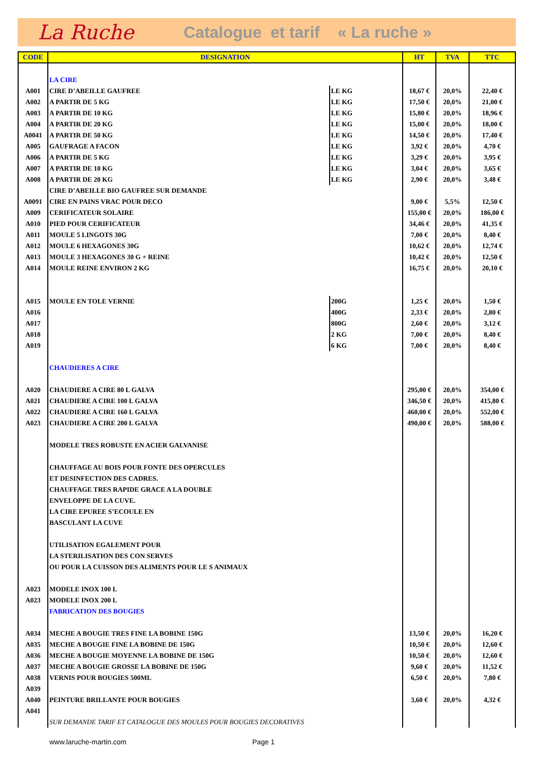La Ruche
Catalogue et tarif « La ruche »
| CODE | DESIGNATION | | HT | TVA | TTC |
| --- | --- | --- | --- | --- | --- |
| | LA CIRE | | | | |
| A001 | CIRE D’ABEILLE GAUFREE | LE KG | 18,67 € | 20,0% | 22,40 € |
| A002 | A PARTIR DE 5 KG | LE KG | 17,50 € | 20,0% | 21,00 € |
| A003 | A PARTIR DE 10 KG | LE KG | 15,80 € | 20,0% | 18,96 € |
| A004 | A PARTIR DE 20 KG | LE KG | 15,00 € | 20,0% | 18,00 € |
| A0041 | A PARTIR DE 50 KG | LE KG | 14,50 € | 20,0% | 17,40 € |
| A005 | GAUFRAGE A FACON | LE KG | 3,92 € | 20,0% | 4,70 € |
| A006 | A PARTIR DE 5 KG | LE KG | 3,29 € | 20,0% | 3,95 € |
| A007 | A PARTIR DE 10 KG | LE KG | 3,04 € | 20,0% | 3,65 € |
| A008 | A PARTIR DE 20 KG | LE KG | 2,90 € | 20,0% | 3,48 € |
| | CIRE D’ABEILLE BIO GAUFREE SUR DEMANDE | | | | |
| A0091 | CIRE EN PAINS VRAC POUR DECO | | 9,00 € | 5,5% | 12,50 € |
| A009 | CERIFICATEUR SOLAIRE | | 155,00 € | 20,0% | 186,00 € |
| A010 | PIED POUR CERIFICATEUR | | 34,46 € | 20,0% | 41,35 € |
| A011 | MOULE 5 LINGOTS 30G | | 7,00 € | 20,0% | 8,40 € |
| A012 | MOULE 6 HEXAGONES 30G | | 10,62 € | 20,0% | 12,74 € |
| A013 | MOULE 3 HEXAGONES 30 G + REINE | | 10,42 € | 20,0% | 12,50 € |
| A014 | MOULE REINE ENVIRON 2 KG | | 16,75 € | 20,0% | 20,10 € |
| A015 | MOULE EN TOLE VERNIE | 200G | 1,25 € | 20,0% | 1,50 € |
| A016 | | 400G | 2,33 € | 20,0% | 2,80 € |
| A017 | | 800G | 2,60 € | 20,0% | 3,12 € |
| A018 | | 2 KG | 7,00 € | 20,0% | 8,40 € |
| A019 | | 6 KG | 7,00 € | 20,0% | 8,40 € |
| | CHAUDIERES A CIRE | | | | |
| A020 | CHAUDIERE A CIRE 80 L GALVA | | 295,00 € | 20,0% | 354,00 € |
| A021 | CHAUDIERE A CIRE 100 L GALVA | | 346,50 € | 20,0% | 415,80 € |
| A022 | CHAUDIERE A CIRE 160 L GALVA | | 460,00 € | 20,0% | 552,00 € |
| A023 | CHAUDIERE A CIRE 200 L GALVA | | 490,00 € | 20,0% | 588,00 € |
| | MODELE TRES ROBUSTE EN ACIER GALVANISE | | | | |
| | CHAUFFAGE AU BOIS POUR FONTE DES OPERCULES | | | | |
| | ET DESINFECTION DES CADRES. | | | | |
| | CHAUFFAGE TRES RAPIDE GRACE A LA DOUBLE | | | | |
| | ENVELOPPE DE LA CUVE. | | | | |
| | LA CIRE EPUREE S’ECOULE EN | | | | |
| | BASCULANT LA CUVE | | | | |
| | UTILISATION EGALEMENT POUR | | | | |
| | LA STERILISATION DES CON SERVES | | | | |
| | OU POUR LA CUISSON DES ALIMENTS POUR LE S ANIMAUX | | | | |
| A023 | MODELE INOX 100 L | | | | |
| A023 | MODELE INOX 200 L | | | | |
| | FABRICATION DES BOUGIES | | | | |
| A034 | MECHE A BOUGIE TRES FINE LA BOBINE 150G | | 13,50 € | 20,0% | 16,20 € |
| A035 | MECHE A BOUGIE FINE LA BOBINE DE 150G | | 10,50 € | 20,0% | 12,60 € |
| A036 | MECHE A BOUGIE MOYENNE LA BOBINE DE 150G | | 10,50 € | 20,0% | 12,60 € |
| A037 | MECHE A BOUGIE GROSSE LA BOBINE DE 150G | | 9,60 € | 20,0% | 11,52 € |
| A038 | VERNIS POUR BOUGIES 500ML | | 6,50 € | 20,0% | 7,80 € |
| A039 | | | | | |
| A040 | PEINTURE BRILLANTE POUR BOUGIES | | 3,60 € | 20,0% | 4,32 € |
| A041 | | | | | |
| | SUR DEMANDE TARIF ET CATALOGUE DES MOULES POUR BOUGIES DECORATIVES | | | | |
www.laruche-martin.com Page 1